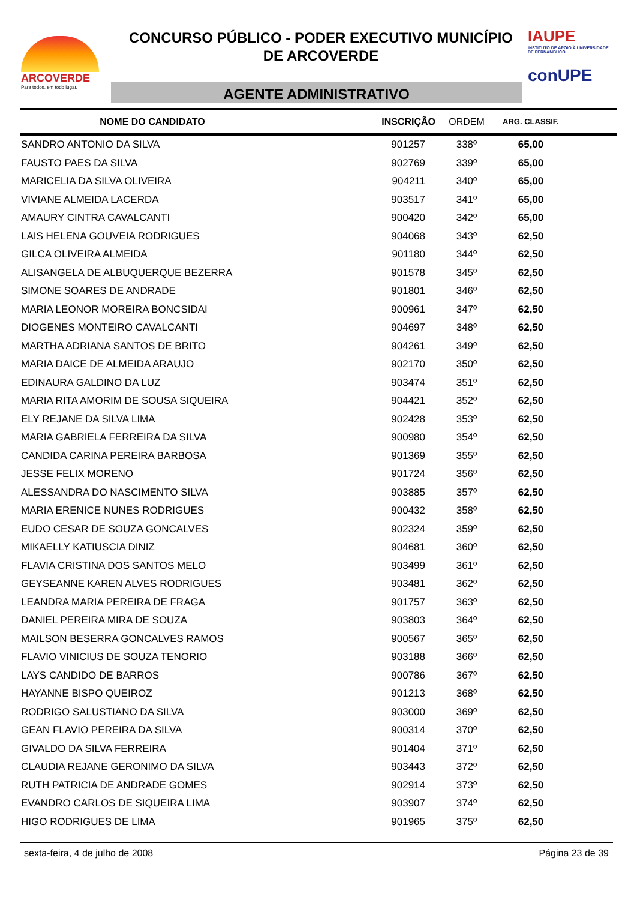ARCOVERDE
Para todos, em todo lugar.
CONCURSO PÚBLICO - PODER EXECUTIVO MUNICÍPIO
DE ARCOVERDE
IAUPE
INSTITUTO DE APOIO À UNIVERSIDADE DE PERNAMBUCO
conUPE
AGENTE ADMINISTRATIVO
| NOME DO CANDIDATO | INSCRIÇÃO | ORDEM | ARG. CLASSIF. | |
| --- | --- | --- | --- | --- |
| SANDRO ANTONIO DA SILVA | 901257 | 338º | 65,00 | |
| FAUSTO PAES DA SILVA | 902769 | 339º | 65,00 | |
| MARICELIA DA SILVA OLIVEIRA | 904211 | 340º | 65,00 | |
| VIVIANE ALMEIDA LACERDA | 903517 | 341º | 65,00 | |
| AMAURY CINTRA CAVALCANTI | 900420 | 342º | 65,00 | |
| LAIS HELENA GOUVEIA RODRIGUES | 904068 | 343º | 62,50 | |
| GILCA OLIVEIRA ALMEIDA | 901180 | 344º | 62,50 | |
| ALISANGELA DE ALBUQUERQUE BEZERRA | 901578 | 345º | 62,50 | |
| SIMONE SOARES DE ANDRADE | 901801 | 346º | 62,50 | |
| MARIA LEONOR MOREIRA BONCSIDAI | 900961 | 347º | 62,50 | |
| DIOGENES MONTEIRO CAVALCANTI | 904697 | 348º | 62,50 | |
| MARTHA ADRIANA SANTOS DE BRITO | 904261 | 349º | 62,50 | |
| MARIA DAICE DE ALMEIDA ARAUJO | 902170 | 350º | 62,50 | |
| EDINAURA GALDINO DA LUZ | 903474 | 351º | 62,50 | |
| MARIA RITA AMORIM DE SOUSA SIQUEIRA | 904421 | 352º | 62,50 | |
| ELY REJANE DA SILVA LIMA | 902428 | 353º | 62,50 | |
| MARIA GABRIELA FERREIRA DA SILVA | 900980 | 354º | 62,50 | |
| CANDIDA CARINA PEREIRA BARBOSA | 901369 | 355º | 62,50 | |
| JESSE FELIX MORENO | 901724 | 356º | 62,50 | |
| ALESSANDRA DO NASCIMENTO SILVA | 903885 | 357º | 62,50 | |
| MARIA ERENICE NUNES RODRIGUES | 900432 | 358º | 62,50 | |
| EUDO CESAR DE SOUZA GONCALVES | 902324 | 359º | 62,50 | |
| MIKAELLY KATIUSCIA DINIZ | 904681 | 360º | 62,50 | |
| FLAVIA CRISTINA DOS SANTOS MELO | 903499 | 361º | 62,50 | |
| GEYSEANNE KAREN ALVES RODRIGUES | 903481 | 362º | 62,50 | |
| LEANDRA MARIA PEREIRA DE FRAGA | 901757 | 363º | 62,50 | |
| DANIEL PEREIRA MIRA DE SOUZA | 903803 | 364º | 62,50 | |
| MAILSON BESERRA GONCALVES RAMOS | 900567 | 365º | 62,50 | |
| FLAVIO VINICIUS DE SOUZA TENORIO | 903188 | 366º | 62,50 | |
| LAYS CANDIDO DE BARROS | 900786 | 367º | 62,50 | |
| HAYANNE BISPO QUEIROZ | 901213 | 368º | 62,50 | |
| RODRIGO SALUSTIANO DA SILVA | 903000 | 369º | 62,50 | |
| GEAN FLAVIO PEREIRA DA SILVA | 900314 | 370º | 62,50 | |
| GIVALDO DA SILVA FERREIRA | 901404 | 371º | 62,50 | |
| CLAUDIA REJANE GERONIMO DA SILVA | 903443 | 372º | 62,50 | |
| RUTH PATRICIA DE ANDRADE GOMES | 902914 | 373º | 62,50 | |
| EVANDRO CARLOS DE SIQUEIRA LIMA | 903907 | 374º | 62,50 | |
| HIGO RODRIGUES DE LIMA | 901965 | 375º | 62,50 | |
sexta-feira, 4 de julho de 2008 Página 23 de 39